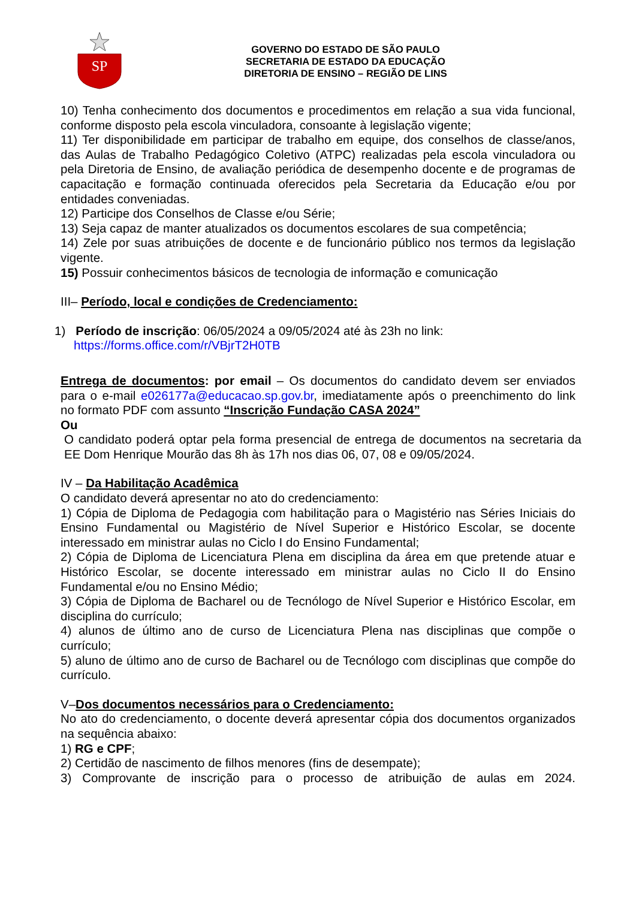SP
GOVERNO DO ESTADO DE SÃO PAULO
SECRETARIA DE ESTADO DA EDUCAÇÃO
DIRETORIA DE ENSINO – REGIÃO DE LINS
10) Tenha conhecimento dos documentos e procedimentos em relação a sua vida funcional, conforme disposto pela escola vinculadora, consoante à legislação vigente;
11) Ter disponibilidade em participar de trabalho em equipe, dos conselhos de classe/anos, das Aulas de Trabalho Pedagógico Coletivo (ATPC) realizadas pela escola vinculadora ou pela Diretoria de Ensino, de avaliação periódica de desempenho docente e de programas de capacitação e formação continuada oferecidos pela Secretaria da Educação e/ou por entidades conveniadas.
12) Participe dos Conselhos de Classe e/ou Série;
13) Seja capaz de manter atualizados os documentos escolares de sua competência;
14) Zele por suas atribuições de docente e de funcionário público nos termos da legislação vigente.
15) Possuir conhecimentos básicos de tecnologia de informação e comunicação
III– Período, local e condições de Credenciamento:
1) Período de inscrição: 06/05/2024 a 09/05/2024 até às 23h no link:
https://forms.office.com/r/VBjrT2H0TB
Entrega de documentos: por email – Os documentos do candidato devem ser enviados para o e-mail e026177a@educacao.sp.gov.br, imediatamente após o preenchimento do link no formato PDF com assunto “Inscrição Fundação CASA 2024”
Ou
O candidato poderá optar pela forma presencial de entrega de documentos na secretaria da EE Dom Henrique Mourão das 8h às 17h nos dias 06, 07, 08 e 09/05/2024.
IV – Da Habilitação Acadêmica
O candidato deverá apresentar no ato do credenciamento:
1) Cópia de Diploma de Pedagogia com habilitação para o Magistério nas Séries Iniciais do Ensino Fundamental ou Magistério de Nível Superior e Histórico Escolar, se docente interessado em ministrar aulas no Ciclo I do Ensino Fundamental;
2) Cópia de Diploma de Licenciatura Plena em disciplina da área em que pretende atuar e Histórico Escolar, se docente interessado em ministrar aulas no Ciclo II do Ensino Fundamental e/ou no Ensino Médio;
3) Cópia de Diploma de Bacharel ou de Tecnólogo de Nível Superior e Histórico Escolar, em disciplina do currículo;
4) alunos de último ano de curso de Licenciatura Plena nas disciplinas que compõe o currículo;
5) aluno de último ano de curso de Bacharel ou de Tecnólogo com disciplinas que compõe do currículo.
V–Dos documentos necessários para o Credenciamento:
No ato do credenciamento, o docente deverá apresentar cópia dos documentos organizados na sequência abaixo:
1) RG e CPF;
2) Certidão de nascimento de filhos menores (fins de desempate);
3) Comprovante de inscrição para o processo de atribuição de aulas em 2024.